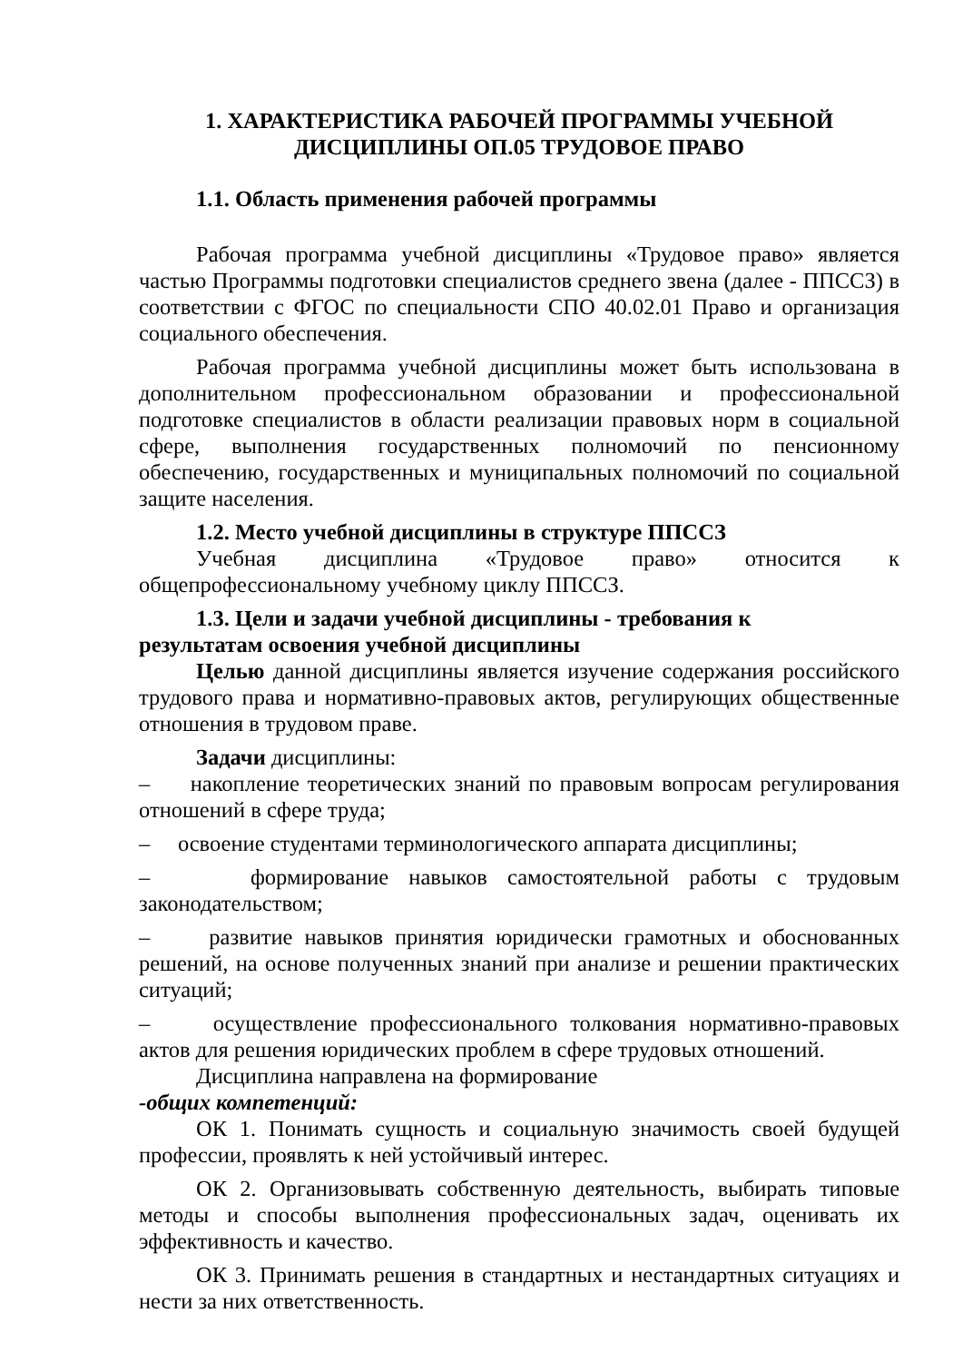1. ХАРАКТЕРИСТИКА РАБОЧЕЙ ПРОГРАММЫ УЧЕБНОЙ ДИСЦИПЛИНЫ ОП.05 ТРУДОВОЕ ПРАВО
1.1. Область применения рабочей программы
Рабочая программа учебной дисциплины «Трудовое право» является частью Программы подготовки специалистов среднего звена (далее - ППССЗ) в соответствии с ФГОС по специальности СПО 40.02.01 Право и организация социального обеспечения.
Рабочая программа учебной дисциплины может быть использована в дополнительном профессиональном образовании и профессиональной подготовке специалистов в области реализации правовых норм в социальной сфере, выполнения государственных полномочий по пенсионному обеспечению, государственных и муниципальных полномочий по социальной защите населения.
1.2. Место учебной дисциплины в структуре ППССЗ
Учебная дисциплина «Трудовое право» относится к общепрофессиональному учебному циклу ППССЗ.
1.3. Цели и задачи учебной дисциплины - требования к
результатам освоения учебной дисциплины
Целью данной дисциплины является изучение содержания российского трудового права и нормативно-правовых актов, регулирующих общественные отношения в трудовом праве.
Задачи дисциплины:
– накопление теоретических знаний по правовым вопросам регулирования отношений в сфере труда;
– освоение студентами терминологического аппарата дисциплины;
– формирование навыков самостоятельной работы с трудовым законодательством;
– развитие навыков принятия юридически грамотных и обоснованных решений, на основе полученных знаний при анализе и решении практических ситуаций;
– осуществление профессионального толкования нормативно-правовых актов для решения юридических проблем в сфере трудовых отношений.
Дисциплина направлена на формирование
-общих компетенций:
ОК 1. Понимать сущность и социальную значимость своей будущей профессии, проявлять к ней устойчивый интерес.
ОК 2. Организовывать собственную деятельность, выбирать типовые методы и способы выполнения профессиональных задач, оценивать их эффективность и качество.
ОК 3. Принимать решения в стандартных и нестандартных ситуациях и нести за них ответственность.